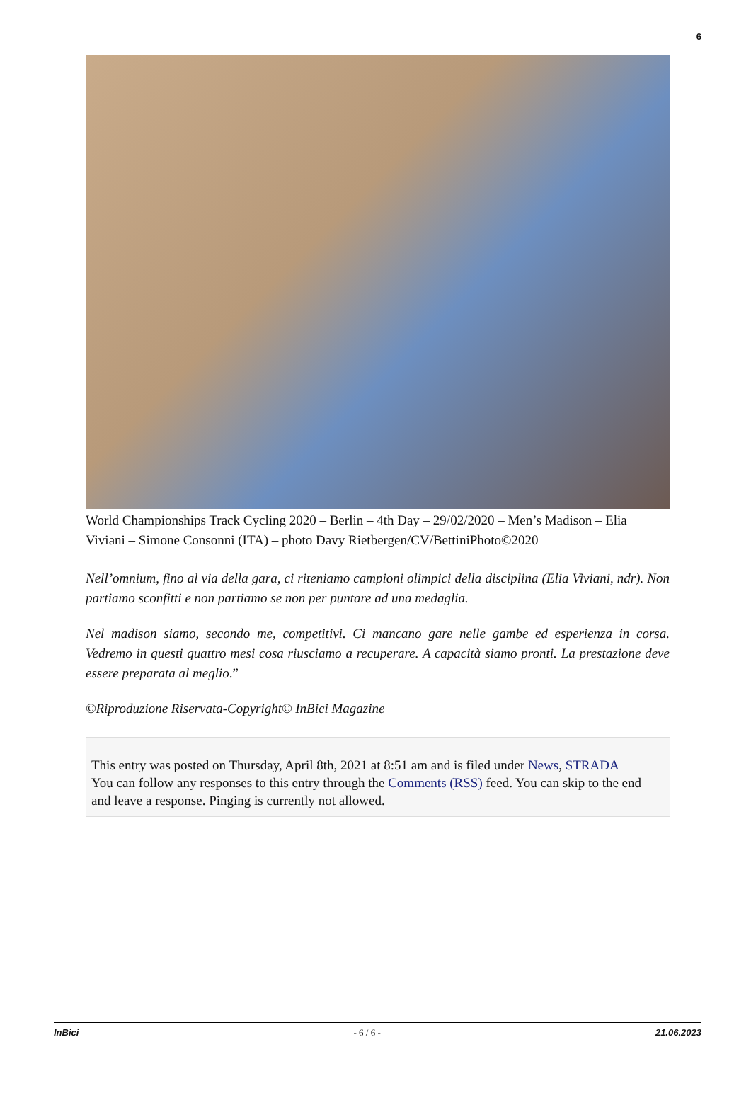6
World Championships Track Cycling 2020 – Berlin – 4th Day – 29/02/2020 – Men’s Madison – Elia Viviani – Simone Consonni (ITA) – photo Davy Rietbergen/CV/BettiniPhoto©2020
Nell’omnium, fino al via della gara, ci riteniamo campioni olimpici della disciplina (Elia Viviani, ndr). Non partiamo sconfitti e non partiamo se non per puntare ad una medaglia.
Nel madison siamo, secondo me, competitivi. Ci mancano gare nelle gambe ed esperienza in corsa. Vedremo in questi quattro mesi cosa riusciamo a recuperare. A capacità siamo pronti. La prestazione deve essere preparata al meglio.”
©Riproduzione Riservata-Copyright© InBici Magazine
This entry was posted on Thursday, April 8th, 2021 at 8:51 am and is filed under News, STRADA
You can follow any responses to this entry through the Comments (RSS) feed. You can skip to the end and leave a response. Pinging is currently not allowed.
InBici - 6 / 6 - 21.06.2023